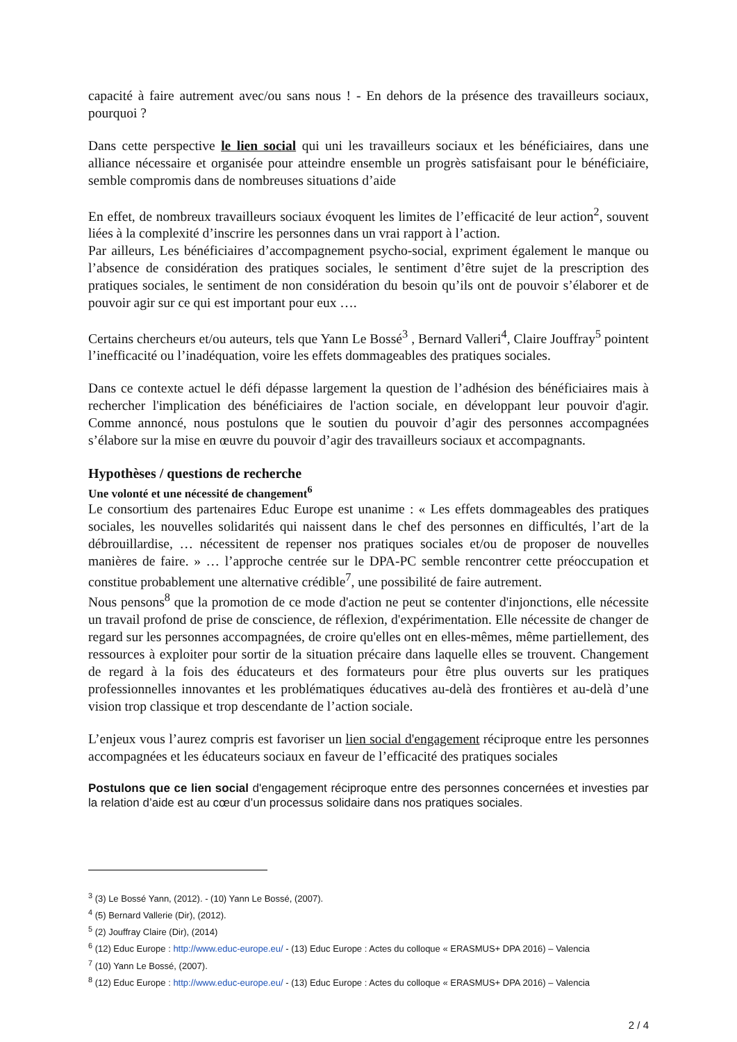capacité à faire autrement avec/ou sans nous ! - En dehors de la présence des travailleurs sociaux, pourquoi ?
Dans cette perspective le lien social qui uni les travailleurs sociaux et les bénéficiaires, dans une alliance nécessaire et organisée pour atteindre ensemble un progrès satisfaisant pour le bénéficiaire, semble compromis dans de nombreuses situations d’aide
En effet, de nombreux travailleurs sociaux évoquent les limites de l’efficacité de leur action<sup>2</sup>, souvent liées à la complexité d’inscrire les personnes dans un vrai rapport à l’action.
Par ailleurs, Les bénéficiaires d’accompagnement psycho-social, expriment également le manque ou l’absence de considération des pratiques sociales, le sentiment d’être sujet de la prescription des pratiques sociales, le sentiment de non considération du besoin qu’ils ont de pouvoir s’élaborer et de pouvoir agir sur ce qui est important pour eux ….
Certains chercheurs et/ou auteurs, tels que Yann Le Bossé<sup>3</sup> , Bernard Valleri<sup>4</sup>, Claire Jouffray<sup>5</sup> pointent l’inefficacité ou l’inadéquation, voire les effets dommageables des pratiques sociales.
Dans ce contexte actuel le défi dépasse largement la question de l’adhésion des bénéficiaires mais à rechercher l'implication des bénéficiaires de l'action sociale, en développant leur pouvoir d'agir. Comme annoncé, nous postulons que le soutien du pouvoir d’agir des personnes accompagnées s’élabore sur la mise en œuvre du pouvoir d’agir des travailleurs sociaux et accompagnants.
Hypothèses / questions de recherche
Une volonté et une nécessité de changement<sup>6</sup>
Le consortium des partenaires Educ Europe est unanime : « Les effets dommageables des pratiques sociales, les nouvelles solidarités qui naissent dans le chef des personnes en difficultés, l’art de la débrouillardise, … nécessitent de repenser nos pratiques sociales et/ou de proposer de nouvelles manières de faire. » … l’approche centrée sur le DPA-PC semble rencontrer cette préoccupation et constitue probablement une alternative crédible<sup>7</sup>, une possibilité de faire autrement.
Nous pensons<sup>8</sup> que la promotion de ce mode d'action ne peut se contenter d'injonctions, elle nécessite un travail profond de prise de conscience, de réflexion, d'expérimentation. Elle nécessite de changer de regard sur les personnes accompagnées, de croire qu'elles ont en elles-mêmes, même partiellement, des ressources à exploiter pour sortir de la situation précaire dans laquelle elles se trouvent. Changement de regard à la fois des éducateurs et des formateurs pour être plus ouverts sur les pratiques professionnelles innovantes et les problématiques éducatives au-delà des frontières et au-delà d’une vision trop classique et trop descendante de l’action sociale.
L’enjeux vous l’aurez compris est favoriser un lien social d'engagement réciproque entre les personnes accompagnées et les éducateurs sociaux en faveur de l’efficacité des pratiques sociales
Postulons que ce lien social d'engagement réciproque entre des personnes concernées et investies par la relation d’aide est au cœur d’un processus solidaire dans nos pratiques sociales.
<sup>3</sup> (3) Le Bossé Yann, (2012). - (10) Yann Le Bossé, (2007).
<sup>4</sup> (5) Bernard Vallerie (Dir), (2012).
<sup>5</sup> (2) Jouffray Claire (Dir), (2014)
<sup>6</sup> (12) Educ Europe : http://www.educ-europe.eu/ - (13) Educ Europe : Actes du colloque « ERASMUS+ DPA 2016) – Valencia
<sup>7</sup> (10) Yann Le Bossé, (2007).
<sup>8</sup> (12) Educ Europe : http://www.educ-europe.eu/ - (13) Educ Europe : Actes du colloque « ERASMUS+ DPA 2016) – Valencia
2 / 4